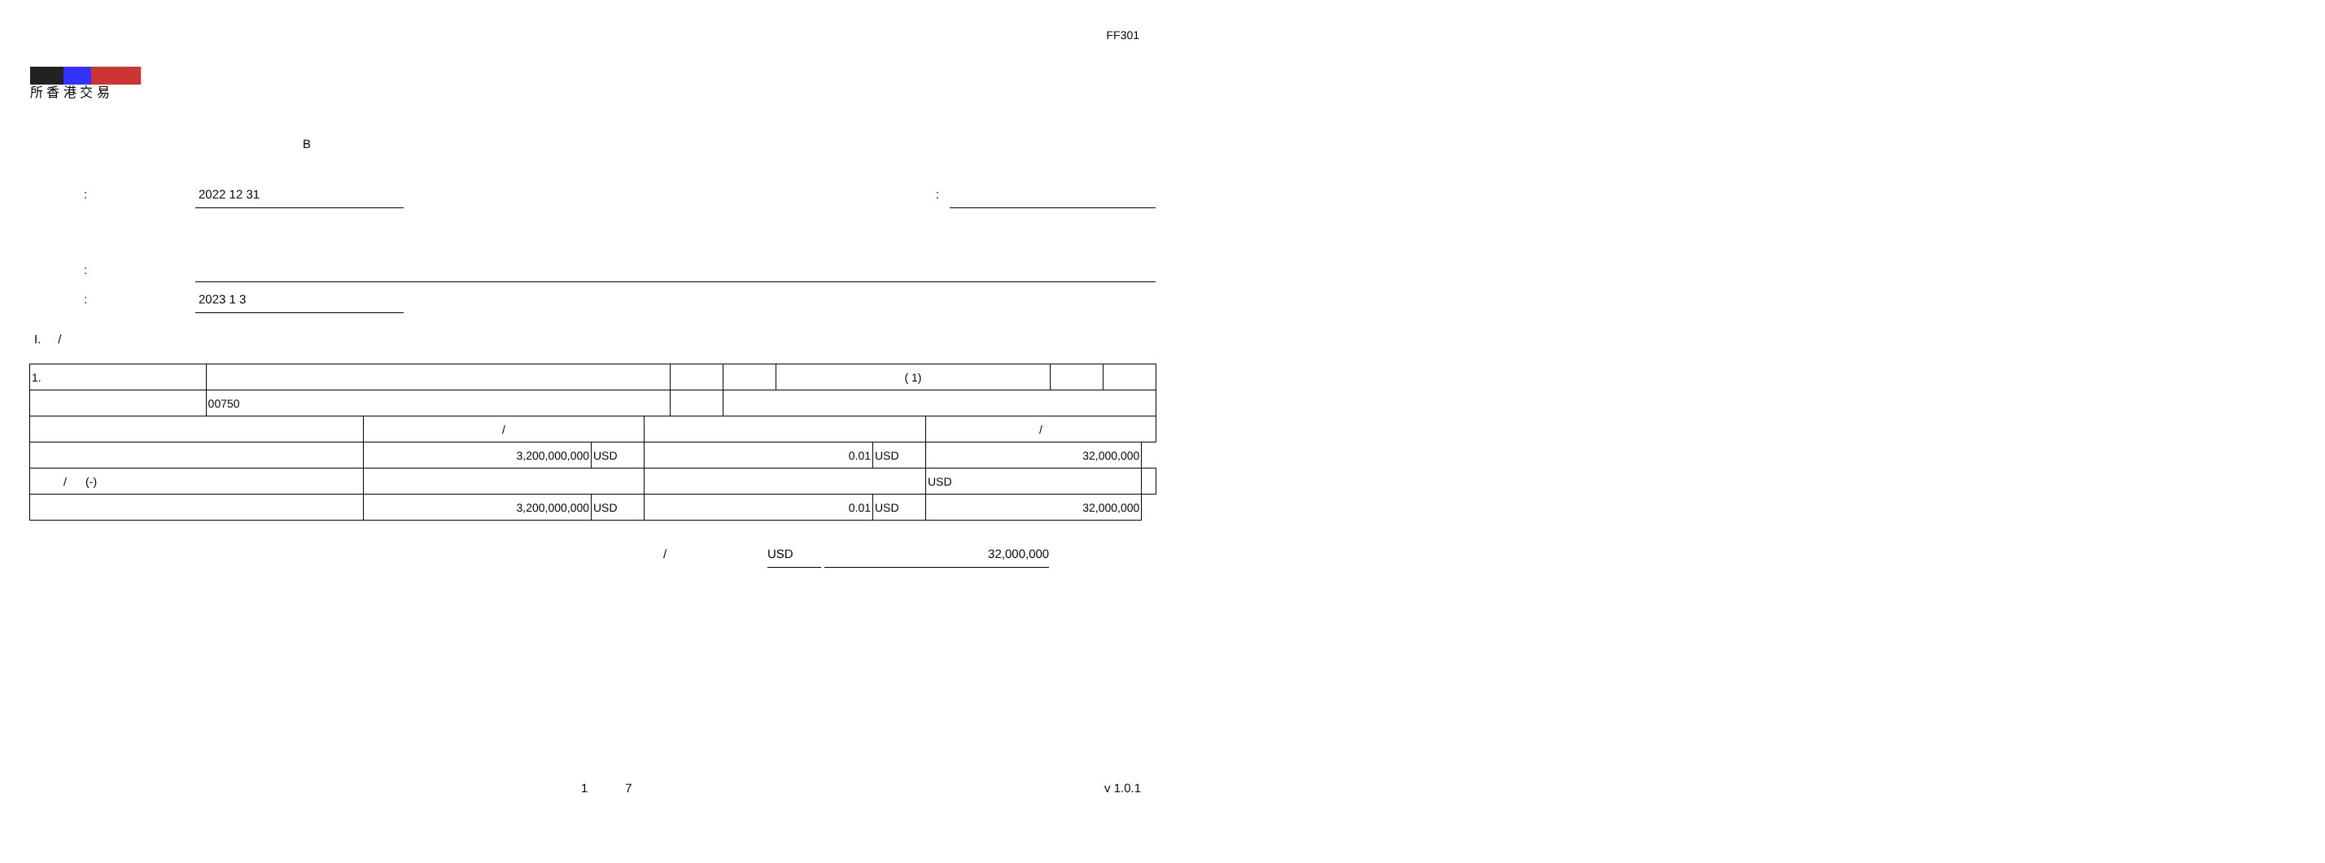FF301
所 香 港 交 易
B
: 2022 12 31 :
:
: 2023 1 3
I. /
| 1. | | | | ( 1) | | |
| | 00750 | | | | | |
| | / | | | | / | |
| | 3,200,000,000 | USD | 0.01 | USD | 32,000,000 | |
| / (-) | | | | | USD | |
| | 3,200,000,000 | USD | 0.01 | USD | 32,000,000 | |
/ USD 32,000,000
1 7 v 1.0.1